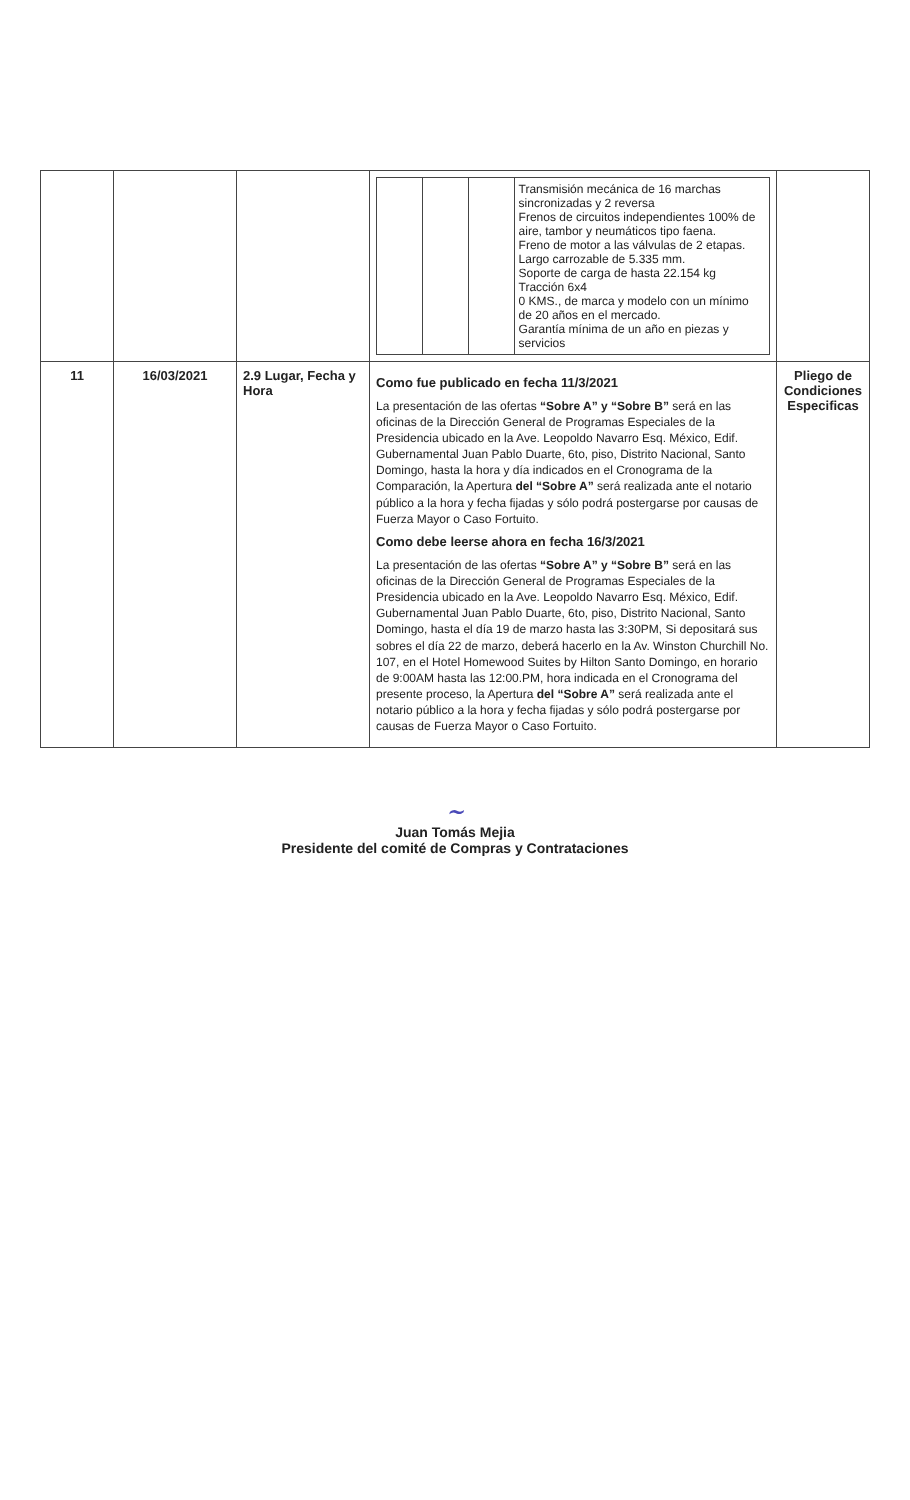| | | | / / / / Transmisión mecánica de 16 marchas sincronizadas y 2 reversa Frenos de circuitos independientes 100% de aire, tambor y neumáticos tipo faena. Freno de motor a las válvulas de 2 etapas. Largo carrozable de 5.335 mm. Soporte de carga de hasta 22.154 kg Tracción 6x4 0 KMS., de marca y modelo con un mínimo de 20 años en el mercado. Garantía mínima de un año en piezas y servicios / | |
| 11 | 16/03/2021 | 2.9 Lugar, Fecha y Hora | Como fue publicado en fecha 11/3/2021 La presentación de las ofertas “Sobre A” y “Sobre B” será en las oficinas de la Dirección General de Programas Especiales de la Presidencia ubicado en la Ave. Leopoldo Navarro Esq. México, Edif. Gubernamental Juan Pablo Duarte, 6to, piso, Distrito Nacional, Santo Domingo, hasta la hora y día indicados en el Cronograma de la Comparación, la Apertura del “Sobre A” será realizada ante el notario público a la hora y fecha fijadas y sólo podrá postergarse por causas de Fuerza Mayor o Caso Fortuito. Como debe leerse ahora en fecha 16/3/2021 La presentación de las ofertas “Sobre A” y “Sobre B” será en las oficinas de la Dirección General de Programas Especiales de la Presidencia ubicado en la Ave. Leopoldo Navarro Esq. México, Edif. Gubernamental Juan Pablo Duarte, 6to, piso, Distrito Nacional, Santo Domingo, hasta el día 19 de marzo hasta las 3:30PM, Si depositará sus sobres el día 22 de marzo, deberá hacerlo en la Av. Winston Churchill No. 107, en el Hotel Homewood Suites by Hilton Santo Domingo, en horario de 9:00AM hasta las 12:00.PM, hora indicada en el Cronograma del presente proceso, la Apertura del “Sobre A” será realizada ante el notario público a la hora y fecha fijadas y sólo podrá postergarse por causas de Fuerza Mayor o Caso Fortuito. | Pliego de Condiciones Especificas |
~
Juan Tomás Mejia
Presidente del comité de Compras y Contrataciones